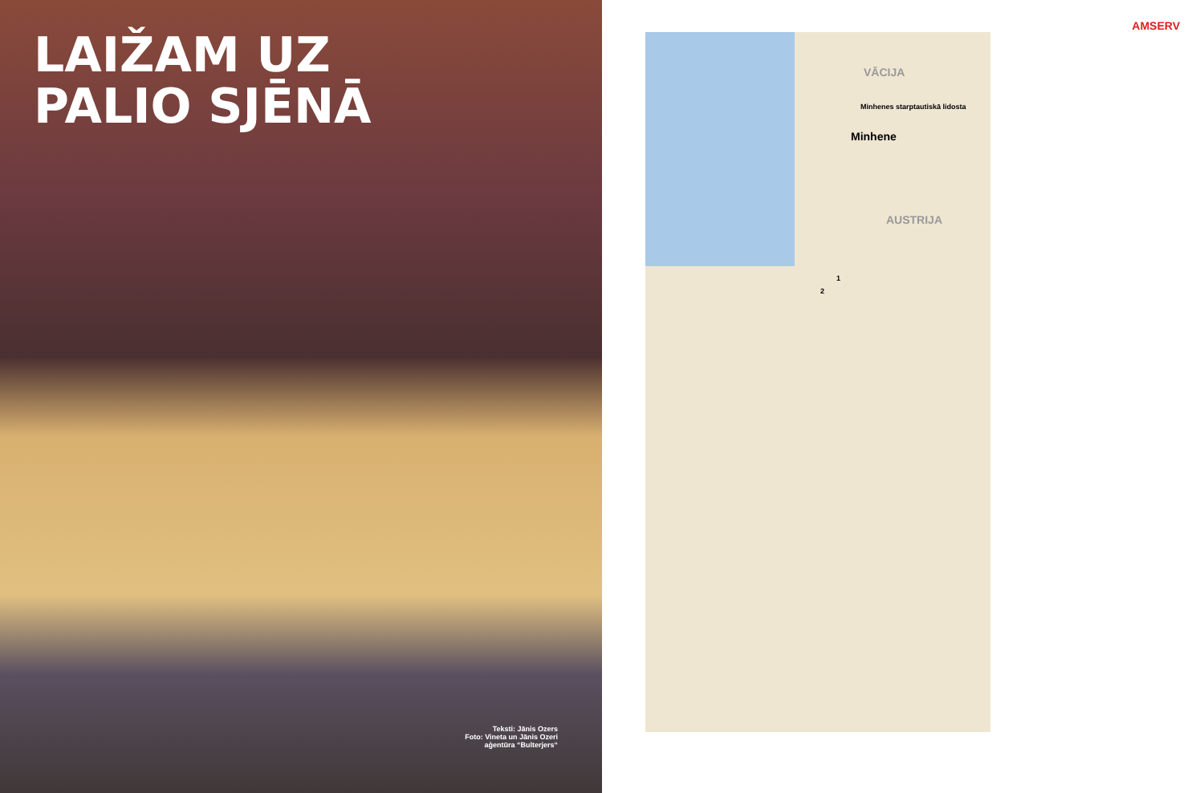LAIŽAM UZ
PALIO SJĒNĀ
Teksti: Jānis Ozers
Foto: Vineta un Jānis Ozeri
aģentūra “Bulterjers“
AMSERV
VĀCIJA
Minhenes starptautiskā lidosta
Minhene
AUSTRIJA
1
2